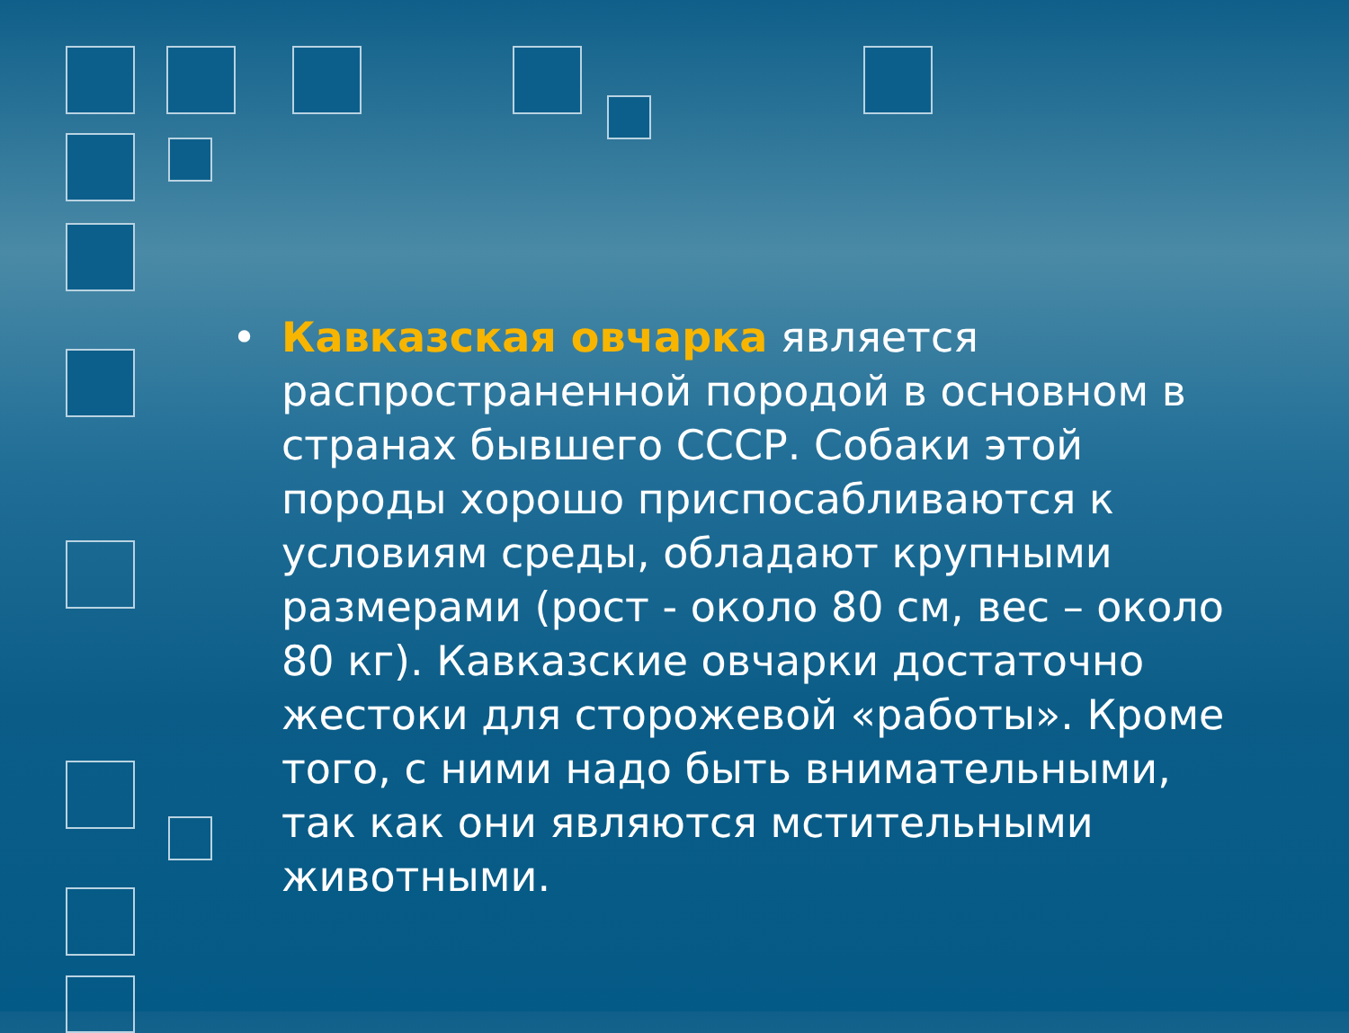• Кавказская овчарка является распространенной породой в основном в странах бывшего СССР. Собаки этой породы хорошо приспосабливаются к условиям среды, обладают крупными размерами (рост - около 80 см, вес – около 80 кг). Кавказские овчарки достаточно жестоки для сторожевой «работы». Кроме того, с ними надо быть внимательными, так как они являются мстительными животными.